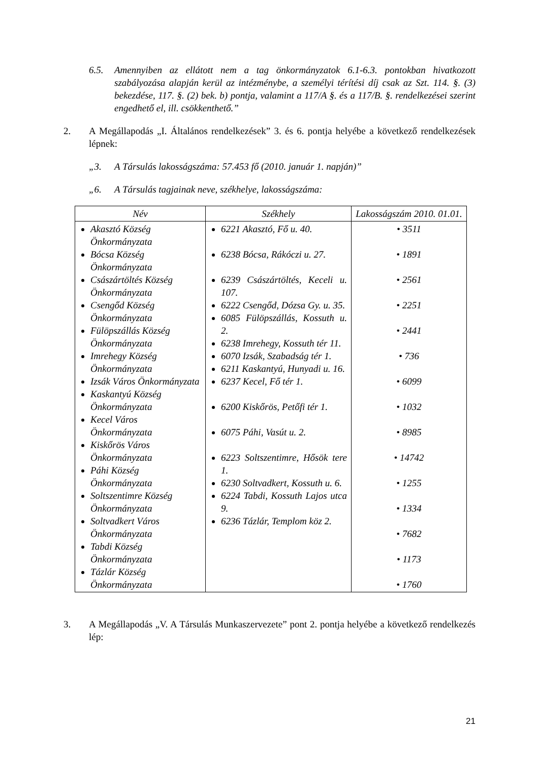6.5. Amennyiben az ellátott nem a tag önkormányzatok 6.1-6.3. pontokban hivatkozott szabályozása alapján kerül az intézménybe, a személyi térítési díj csak az Szt. 114. §. (3) bekezdése, 117. §. (2) bek. b) pontja, valamint a 117/A §. és a 117/B. §. rendelkezései szerint engedhető el, ill. csökkenthető.”
2. A Megállapodás „I. Általános rendelkezések” 3. és 6. pontja helyébe a következő rendelkezések lépnek:
„3. A Társulás lakosságszáma: 57.453 fő (2010. január 1. napján)”
„6. A Társulás tagjainak neve, székhelye, lakosságszáma:
| Név | Székhely | Lakosságszám 2010. 01.01. |
| --- | --- | --- |
| Akasztó Község Önkormányzata Bócsa Község Önkormányzata Császártöltés Község Önkormányzata Csengőd Község Önkormányzata Fülöpszállás Község Önkormányzata Imrehegy Község Önkormányzata Izsák Város Önkormányzata Kaskantyú Község Önkormányzata Kecel Város Önkormányzata Kiskőrös Város Önkormányzata Páhi Község Önkormányzata Soltszentimre Község Önkormányzata Soltvadkert Város Önkormányzata Tabdi Község Önkormányzata Tázlár Község Önkormányzata | 6221 Akasztó, Fő u. 40. 6238 Bócsa, Rákóczi u. 27. 6239 Császártöltés, Keceli u. 107. 6222 Csengőd, Dózsa Gy. u. 35. 6085 Fülöpszállás, Kossuth u. 2. 6238 Imrehegy, Kossuth tér 11. 6070 Izsák, Szabadság tér 1. 6211 Kaskantyú, Hunyadi u. 16. 6237 Kecel, Fő tér 1. 6200 Kiskőrös, Petőfi tér 1. 6075 Páhi, Vasút u. 2. 6223 Soltszentimre, Hősök tere 1. 6230 Soltvadkert, Kossuth u. 6. 6224 Tabdi, Kossuth Lajos utca 9. 6236 Tázlár, Templom köz 2. | • 3511 • 1891 • 2561 • 2251 • 2441 • 736 • 6099 • 1032 • 8985 • 14742 • 1255 • 1334 • 7682 • 1173 • 1760 |
3. A Megállapodás „V. A Társulás Munkaszervezete” pont 2. pontja helyébe a következő rendelkezés lép:
21